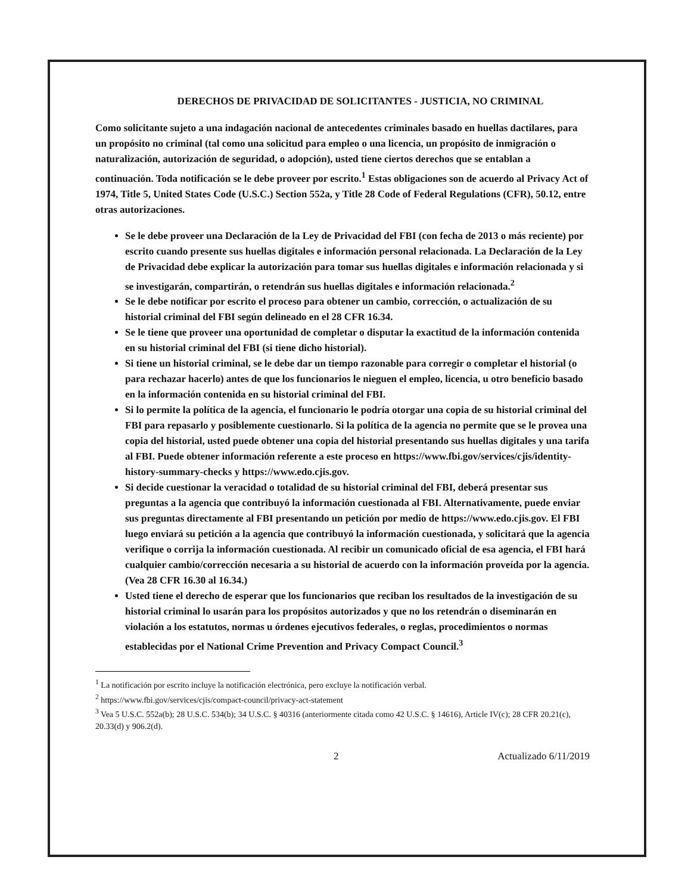DERECHOS DE PRIVACIDAD DE SOLICITANTES - JUSTICIA, NO CRIMINAL
Como solicitante sujeto a una indagación nacional de antecedentes criminales basado en huellas dactilares, para un propósito no criminal (tal como una solicitud para empleo o una licencia, un propósito de inmigración o naturalización, autorización de seguridad, o adopción), usted tiene ciertos derechos que se entablan a continuación. Toda notificación se le debe proveer por escrito.<sup>1</sup> Estas obligaciones son de acuerdo al Privacy Act of 1974, Title 5, United States Code (U.S.C.) Section 552a, y Title 28 Code of Federal Regulations (CFR), 50.12, entre otras autorizaciones.
Se le debe proveer una Declaración de la Ley de Privacidad del FBI (con fecha de 2013 o más reciente) por escrito cuando presente sus huellas digitales e información personal relacionada. La Declaración de la Ley de Privacidad debe explicar la autorización para tomar sus huellas digitales e información relacionada y si se investigarán, compartirán, o retendrán sus huellas digitales e información relacionada.<sup>2</sup>
Se le debe notificar por escrito el proceso para obtener un cambio, corrección, o actualización de su historial criminal del FBI según delineado en el 28 CFR 16.34.
Se le tiene que proveer una oportunidad de completar o disputar la exactitud de la información contenida en su historial criminal del FBI (si tiene dicho historial).
Si tiene un historial criminal, se le debe dar un tiempo razonable para corregir o completar el historial (o para rechazar hacerlo) antes de que los funcionarios le nieguen el empleo, licencia, u otro beneficio basado en la información contenida en su historial criminal del FBI.
Si lo permite la política de la agencia, el funcionario le podría otorgar una copia de su historial criminal del FBI para repasarlo y posiblemente cuestionarlo. Si la política de la agencia no permite que se le provea una copia del historial, usted puede obtener una copia del historial presentando sus huellas digitales y una tarifa al FBI. Puede obtener información referente a este proceso en https://www.fbi.gov/services/cjis/identity-history-summary-checks y https://www.edo.cjis.gov.
Si decide cuestionar la veracidad o totalidad de su historial criminal del FBI, deberá presentar sus preguntas a la agencia que contribuyó la información cuestionada al FBI. Alternativamente, puede enviar sus preguntas directamente al FBI presentando un petición por medio de https://www.edo.cjis.gov. El FBI luego enviará su petición a la agencia que contribuyó la información cuestionada, y solicitará que la agencia verifique o corrija la información cuestionada. Al recibir un comunicado oficial de esa agencia, el FBI hará cualquier cambio/corrección necesaria a su historial de acuerdo con la información proveída por la agencia. (Vea 28 CFR 16.30 al 16.34.)
Usted tiene el derecho de esperar que los funcionarios que reciban los resultados de la investigación de su historial criminal lo usarán para los propósitos autorizados y que no los retendrán o diseminarán en violación a los estatutos, normas u órdenes ejecutivos federales, o reglas, procedimientos o normas establecidas por el National Crime Prevention and Privacy Compact Council.<sup>3</sup>
<sup>1</sup> La notificación por escrito incluye la notificación electrónica, pero excluye la notificación verbal.
<sup>2</sup> https://www.fbi.gov/services/cjis/compact-council/privacy-act-statement
<sup>3</sup> Vea 5 U.S.C. 552a(b); 28 U.S.C. 534(b); 34 U.S.C. § 40316 (anteriormente citada como 42 U.S.C. § 14616), Article IV(c); 28 CFR 20.21(c), 20.33(d) y 906.2(d).
2 Actualizado 6/11/2019